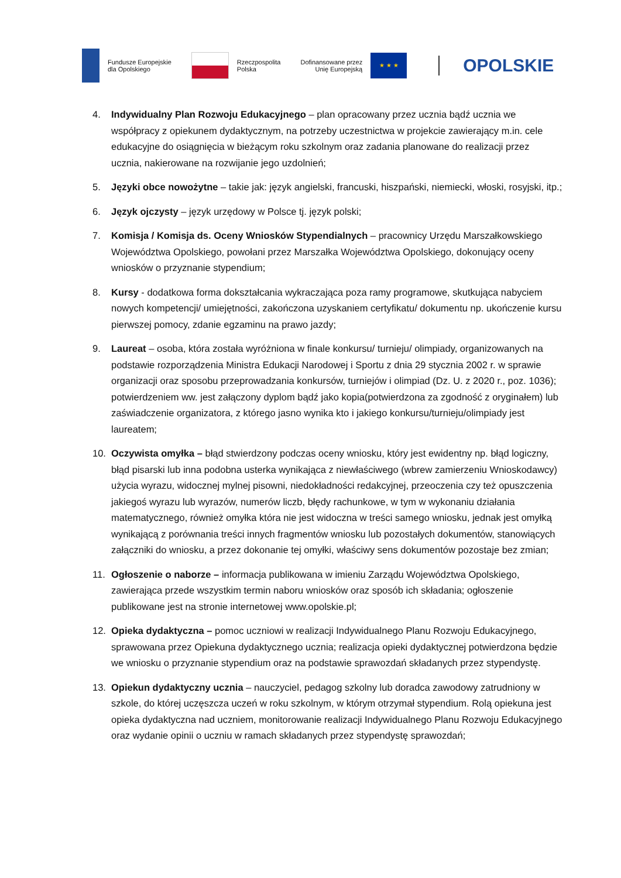Fundusze Europejskie
dla Opolskiego
Rzeczpospolita
Polska
Dofinansowane przez
Unię Europejską
★ ★ ★
OPOLSKIE
4. Indywidualny Plan Rozwoju Edukacyjnego – plan opracowany przez ucznia bądź ucznia we współpracy z opiekunem dydaktycznym, na potrzeby uczestnictwa w projekcie zawierający m.in. cele edukacyjne do osiągnięcia w bieżącym roku szkolnym oraz zadania planowane do realizacji przez ucznia, nakierowane na rozwijanie jego uzdolnień;
5. Języki obce nowożytne – takie jak: język angielski, francuski, hiszpański, niemiecki, włoski, rosyjski, itp.;
6. Język ojczysty – język urzędowy w Polsce tj. język polski;
7. Komisja / Komisja ds. Oceny Wniosków Stypendialnych – pracownicy Urzędu Marszałkowskiego Województwa Opolskiego, powołani przez Marszałka Województwa Opolskiego, dokonujący oceny wniosków o przyznanie stypendium;
8. Kursy - dodatkowa forma dokształcania wykraczająca poza ramy programowe, skutkująca nabyciem nowych kompetencji/ umiejętności, zakończona uzyskaniem certyfikatu/ dokumentu np. ukończenie kursu pierwszej pomocy, zdanie egzaminu na prawo jazdy;
9. Laureat – osoba, która została wyróżniona w finale konkursu/ turnieju/ olimpiady, organizowanych na podstawie rozporządzenia Ministra Edukacji Narodowej i Sportu z dnia 29 stycznia 2002 r. w sprawie organizacji oraz sposobu przeprowadzania konkursów, turniejów i olimpiad (Dz. U. z 2020 r., poz. 1036); potwierdzeniem ww. jest załączony dyplom bądź jako kopia(potwierdzona za zgodność z oryginałem) lub zaświadczenie organizatora, z którego jasno wynika kto i jakiego konkursu/turnieju/olimpiady jest laureatem;
10. Oczywista omyłka – błąd stwierdzony podczas oceny wniosku, który jest ewidentny np. błąd logiczny, błąd pisarski lub inna podobna usterka wynikająca z niewłaściwego (wbrew zamierzeniu Wnioskodawcy) użycia wyrazu, widocznej mylnej pisowni, niedokładności redakcyjnej, przeoczenia czy też opuszczenia jakiegoś wyrazu lub wyrazów, numerów liczb, błędy rachunkowe, w tym w wykonaniu działania matematycznego, również omyłka która nie jest widoczna w treści samego wniosku, jednak jest omyłką wynikającą z porównania treści innych fragmentów wniosku lub pozostałych dokumentów, stanowiących załączniki do wniosku, a przez dokonanie tej omyłki, właściwy sens dokumentów pozostaje bez zmian;
11. Ogłoszenie o naborze – informacja publikowana w imieniu Zarządu Województwa Opolskiego, zawierająca przede wszystkim termin naboru wniosków oraz sposób ich składania; ogłoszenie publikowane jest na stronie internetowej www.opolskie.pl;
12. Opieka dydaktyczna – pomoc uczniowi w realizacji Indywidualnego Planu Rozwoju Edukacyjnego, sprawowana przez Opiekuna dydaktycznego ucznia; realizacja opieki dydaktycznej potwierdzona będzie we wniosku o przyznanie stypendium oraz na podstawie sprawozdań składanych przez stypendystę.
13. Opiekun dydaktyczny ucznia – nauczyciel, pedagog szkolny lub doradca zawodowy zatrudniony w szkole, do której uczęszcza uczeń w roku szkolnym, w którym otrzymał stypendium. Rolą opiekuna jest opieka dydaktyczna nad uczniem, monitorowanie realizacji Indywidualnego Planu Rozwoju Edukacyjnego oraz wydanie opinii o uczniu w ramach składanych przez stypendystę sprawozdań;